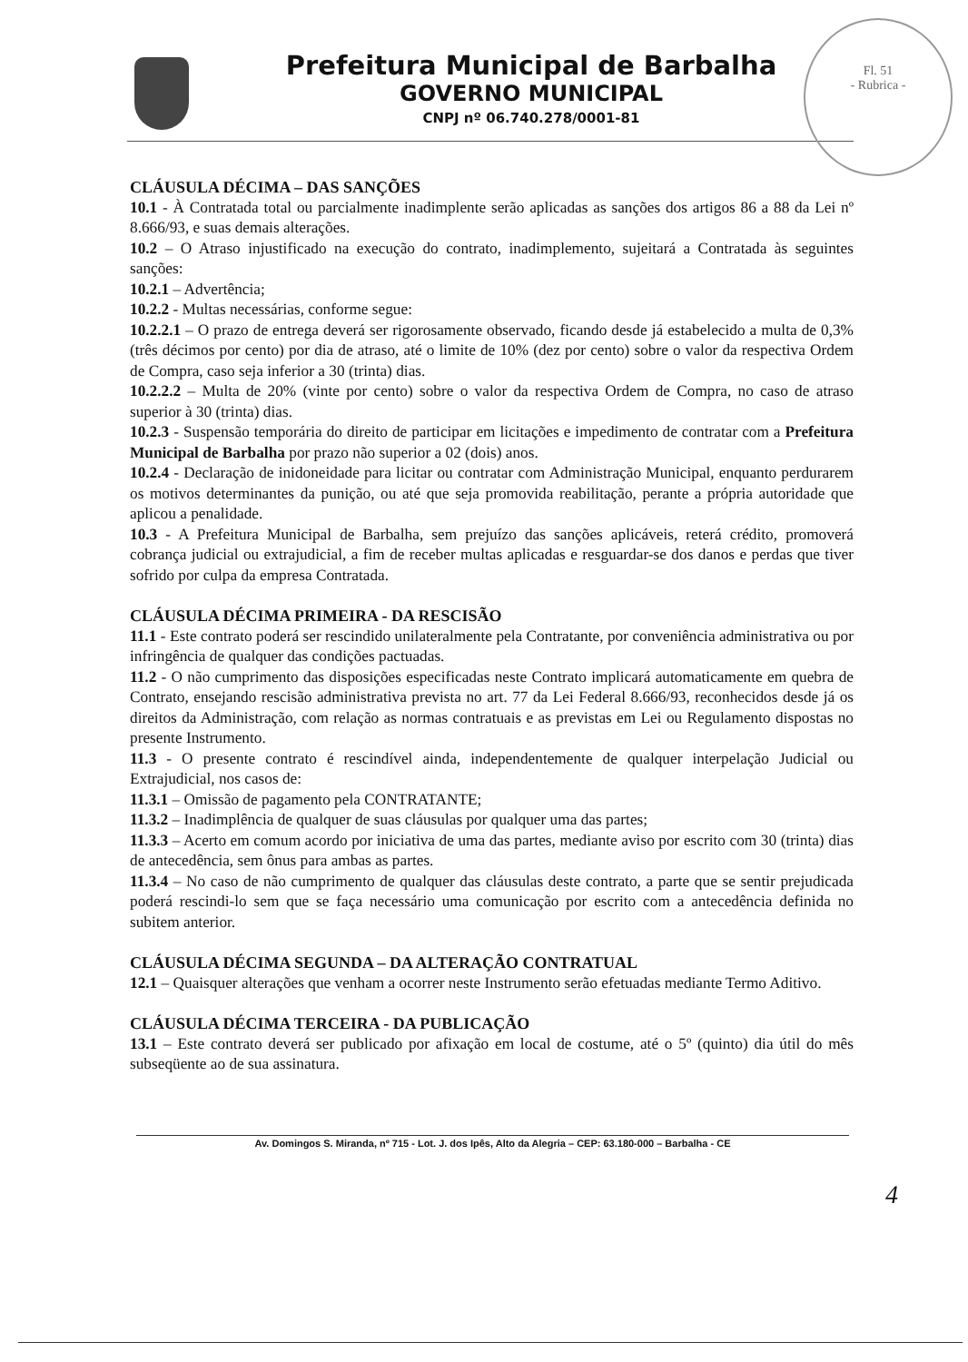Prefeitura Municipal de Barbalha
GOVERNO MUNICIPAL
CNPJ nº 06.740.278/0001-81
Fl. 51
- Rubrica -
CLÁUSULA DÉCIMA – DAS SANÇÕES
10.1 - À Contratada total ou parcialmente inadimplente serão aplicadas as sanções dos artigos 86 a 88 da Lei nº 8.666/93, e suas demais alterações.
10.2 – O Atraso injustificado na execução do contrato, inadimplemento, sujeitará a Contratada às seguintes sanções:
10.2.1 – Advertência;
10.2.2 - Multas necessárias, conforme segue:
10.2.2.1 – O prazo de entrega deverá ser rigorosamente observado, ficando desde já estabelecido a multa de 0,3% (três décimos por cento) por dia de atraso, até o limite de 10% (dez por cento) sobre o valor da respectiva Ordem de Compra, caso seja inferior a 30 (trinta) dias.
10.2.2.2 – Multa de 20% (vinte por cento) sobre o valor da respectiva Ordem de Compra, no caso de atraso superior à 30 (trinta) dias.
10.2.3 - Suspensão temporária do direito de participar em licitações e impedimento de contratar com a Prefeitura Municipal de Barbalha por prazo não superior a 02 (dois) anos.
10.2.4 - Declaração de inidoneidade para licitar ou contratar com Administração Municipal, enquanto perdurarem os motivos determinantes da punição, ou até que seja promovida reabilitação, perante a própria autoridade que aplicou a penalidade.
10.3 - A Prefeitura Municipal de Barbalha, sem prejuízo das sanções aplicáveis, reterá crédito, promoverá cobrança judicial ou extrajudicial, a fim de receber multas aplicadas e resguardar-se dos danos e perdas que tiver sofrido por culpa da empresa Contratada.
CLÁUSULA DÉCIMA PRIMEIRA - DA RESCISÃO
11.1 - Este contrato poderá ser rescindido unilateralmente pela Contratante, por conveniência administrativa ou por infringência de qualquer das condições pactuadas.
11.2 - O não cumprimento das disposições especificadas neste Contrato implicará automaticamente em quebra de Contrato, ensejando rescisão administrativa prevista no art. 77 da Lei Federal 8.666/93, reconhecidos desde já os direitos da Administração, com relação as normas contratuais e as previstas em Lei ou Regulamento dispostas no presente Instrumento.
11.3 - O presente contrato é rescindível ainda, independentemente de qualquer interpelação Judicial ou Extrajudicial, nos casos de:
11.3.1 – Omissão de pagamento pela CONTRATANTE;
11.3.2 – Inadimplência de qualquer de suas cláusulas por qualquer uma das partes;
11.3.3 – Acerto em comum acordo por iniciativa de uma das partes, mediante aviso por escrito com 30 (trinta) dias de antecedência, sem ônus para ambas as partes.
11.3.4 – No caso de não cumprimento de qualquer das cláusulas deste contrato, a parte que se sentir prejudicada poderá rescindi-lo sem que se faça necessário uma comunicação por escrito com a antecedência definida no subitem anterior.
CLÁUSULA DÉCIMA SEGUNDA – DA ALTERAÇÃO CONTRATUAL
12.1 – Quaisquer alterações que venham a ocorrer neste Instrumento serão efetuadas mediante Termo Aditivo.
CLÁUSULA DÉCIMA TERCEIRA - DA PUBLICAÇÃO
13.1 – Este contrato deverá ser publicado por afixação em local de costume, até o 5º (quinto) dia útil do mês subseqüente ao de sua assinatura.
Av. Domingos S. Miranda, nº 715 - Lot. J. dos Ipês, Alto da Alegria – CEP: 63.180-000 – Barbalha - CE
4